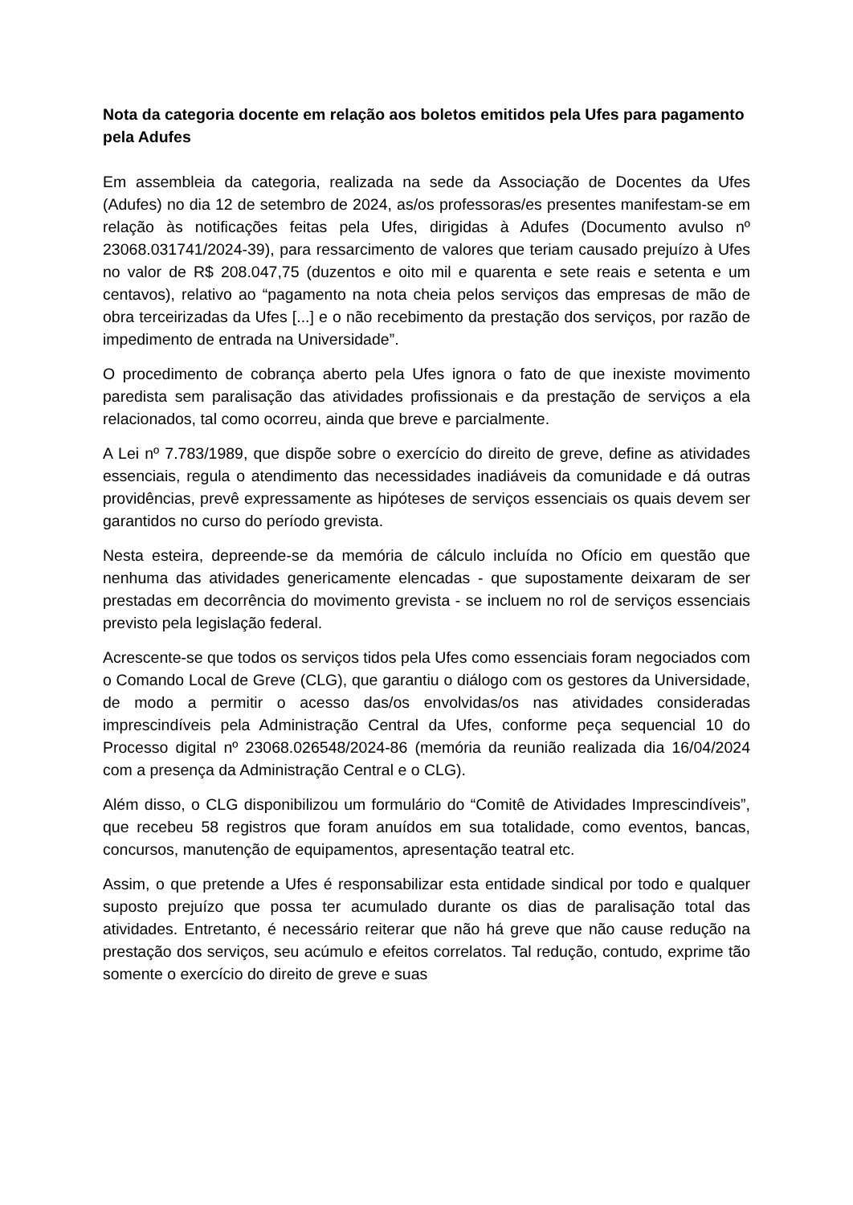Nota da categoria docente em relação aos boletos emitidos pela Ufes para pagamento pela Adufes
Em assembleia da categoria, realizada na sede da Associação de Docentes da Ufes (Adufes) no dia 12 de setembro de 2024, as/os professoras/es presentes manifestam-se em relação às notificações feitas pela Ufes, dirigidas à Adufes (Documento avulso nº 23068.031741/2024-39), para ressarcimento de valores que teriam causado prejuízo à Ufes no valor de R$ 208.047,75 (duzentos e oito mil e quarenta e sete reais e setenta e um centavos), relativo ao “pagamento na nota cheia pelos serviços das empresas de mão de obra terceirizadas da Ufes [...] e o não recebimento da prestação dos serviços, por razão de impedimento de entrada na Universidade”.
O procedimento de cobrança aberto pela Ufes ignora o fato de que inexiste movimento paredista sem paralisação das atividades profissionais e da prestação de serviços a ela relacionados, tal como ocorreu, ainda que breve e parcialmente.
A Lei nº 7.783/1989, que dispõe sobre o exercício do direito de greve, define as atividades essenciais, regula o atendimento das necessidades inadiáveis da comunidade e dá outras providências, prevê expressamente as hipóteses de serviços essenciais os quais devem ser garantidos no curso do período grevista.
Nesta esteira, depreende-se da memória de cálculo incluída no Ofício em questão que nenhuma das atividades genericamente elencadas - que supostamente deixaram de ser prestadas em decorrência do movimento grevista - se incluem no rol de serviços essenciais previsto pela legislação federal.
Acrescente-se que todos os serviços tidos pela Ufes como essenciais foram negociados com o Comando Local de Greve (CLG), que garantiu o diálogo com os gestores da Universidade, de modo a permitir o acesso das/os envolvidas/os nas atividades consideradas imprescindíveis pela Administração Central da Ufes, conforme peça sequencial 10 do Processo digital nº 23068.026548/2024-86 (memória da reunião realizada dia 16/04/2024 com a presença da Administração Central e o CLG).
Além disso, o CLG disponibilizou um formulário do “Comitê de Atividades Imprescindíveis”, que recebeu 58 registros que foram anuídos em sua totalidade, como eventos, bancas, concursos, manutenção de equipamentos, apresentação teatral etc.
Assim, o que pretende a Ufes é responsabilizar esta entidade sindical por todo e qualquer suposto prejuízo que possa ter acumulado durante os dias de paralisação total das atividades. Entretanto, é necessário reiterar que não há greve que não cause redução na prestação dos serviços, seu acúmulo e efeitos correlatos. Tal redução, contudo, exprime tão somente o exercício do direito de greve e suas